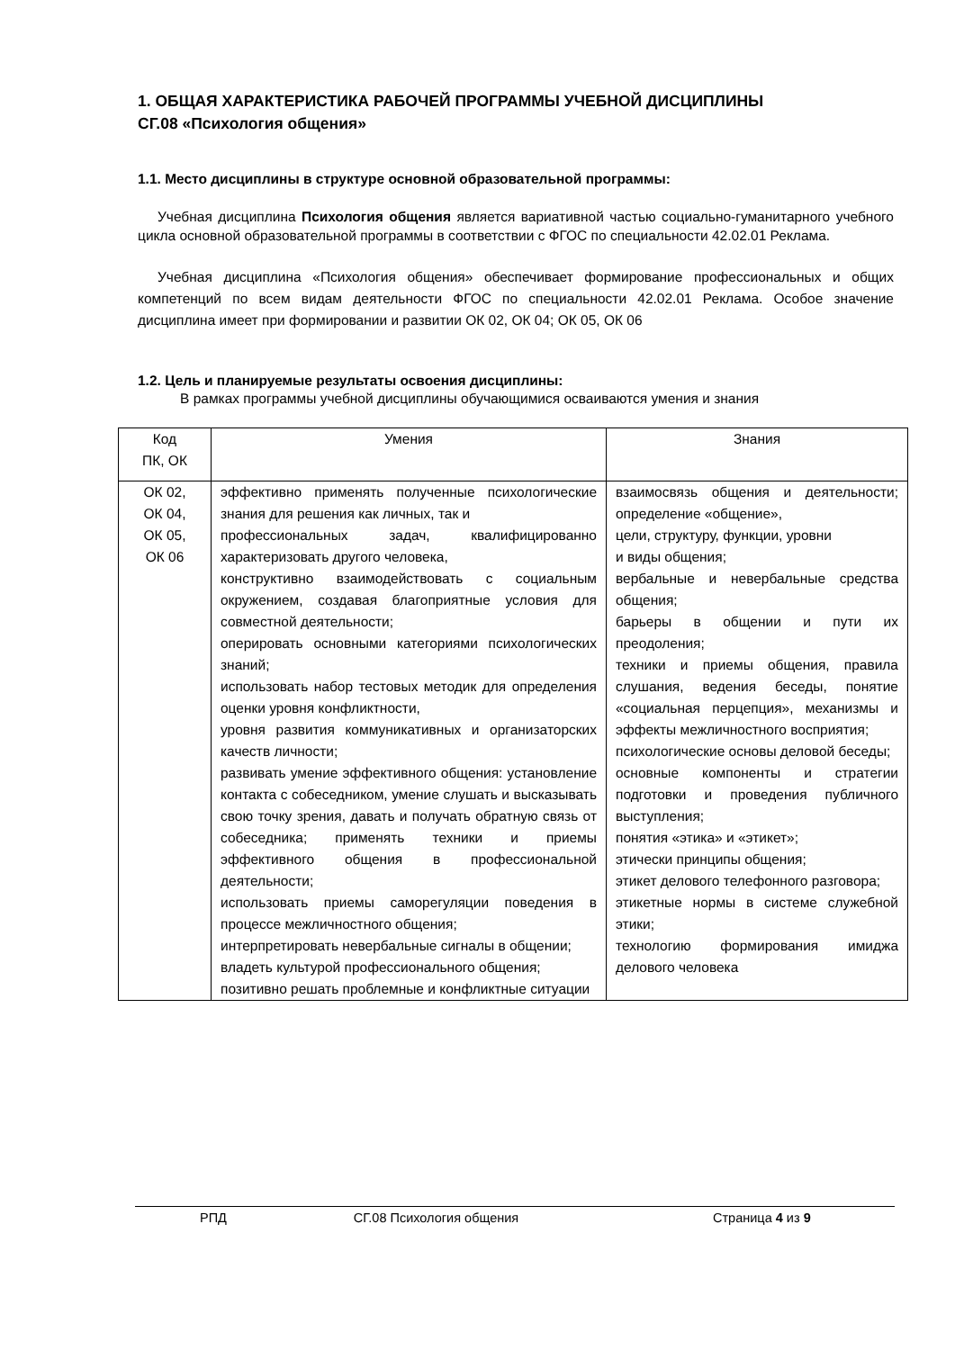1. ОБЩАЯ ХАРАКТЕРИСТИКА РАБОЧЕЙ ПРОГРАММЫ УЧЕБНОЙ ДИСЦИПЛИНЫ
СГ.08 «Психология общения»
1.1. Место дисциплины в структуре основной образовательной программы:
Учебная дисциплина Психология общения является вариативной частью социально-гуманитарного учебного цикла основной образовательной программы в соответствии с ФГОС по специальности 42.02.01 Реклама.
Учебная дисциплина «Психология общения» обеспечивает формирование профессиональных и общих компетенций по всем видам деятельности ФГОС по специальности 42.02.01 Реклама. Особое значение дисциплина имеет при формировании и развитии ОК 02, ОК 04; ОК 05, ОК 06
1.2. Цель и планируемые результаты освоения дисциплины:
В рамках программы учебной дисциплины обучающимися осваиваются умения и знания
| Код ПК, ОК | Умения | Знания |
| --- | --- | --- |
| ОК 02, ОК 04, ОК 05, ОК 06 | эффективно применять полученные психологические знания для решения как личных, так и профессиональных задач, квалифицированно характеризовать другого человека, конструктивно взаимодействовать с социальным окружением, создавая благоприятные условия для совместной деятельности; оперировать основными категориями психологических знаний; использовать набор тестовых методик для определения оценки уровня конфликтности, уровня развития коммуникативных и организаторских качеств личности; развивать умение эффективного общения: установление контакта с собеседником, умение слушать и высказывать свою точку зрения, давать и получать обратную связь от собеседника; применять техники и приемы эффективного общения в профессиональной деятельности; использовать приемы саморегуляции поведения в процессе межличностного общения; интерпретировать невербальные сигналы в общении; владеть культурой профессионального общения; позитивно решать проблемные и конфликтные ситуации | взаимосвязь общения и деятельности; определение «общение», цели, структуру, функции, уровни и виды общения; вербальные и невербальные средства общения; барьеры в общении и пути их преодоления; техники и приемы общения, правила слушания, ведения беседы, понятие «социальная перцепция», механизмы и эффекты межличностного восприятия; психологические основы деловой беседы; основные компоненты и стратегии подготовки и проведения публичного выступления; понятия «этика» и «этикет»; этически принципы общения; этикет делового телефонного разговора; этикетные нормы в системе служебной этики; технологию формирования имиджа делового человека |
РПД СГ.08 Психология общения Страница 4 из 9